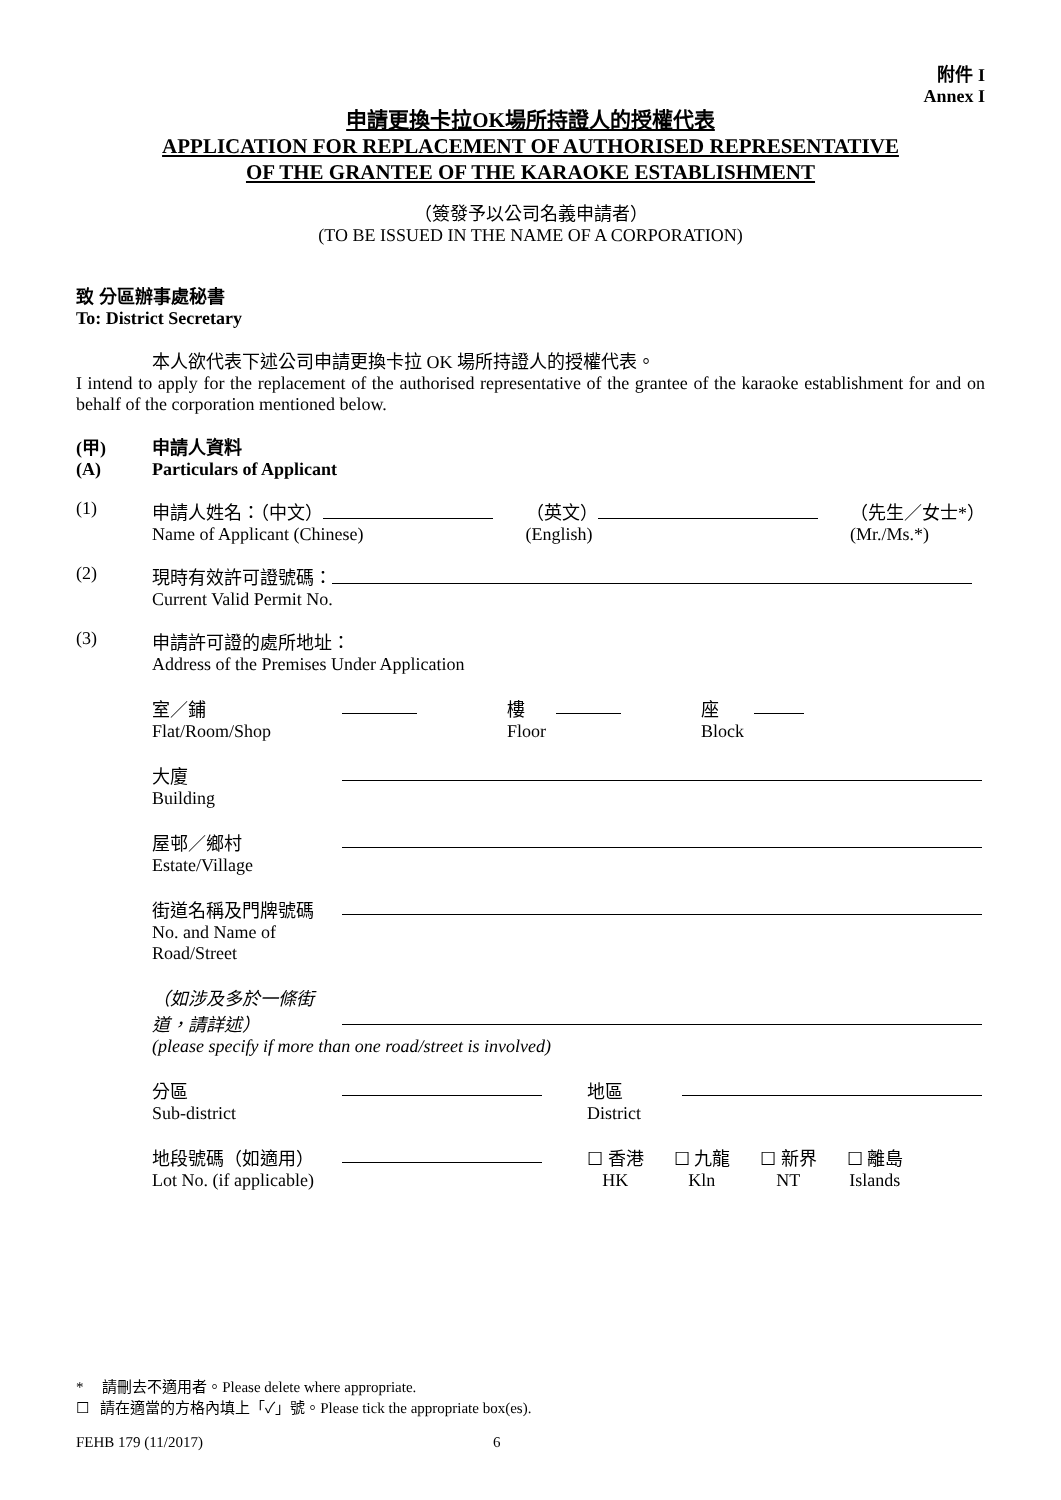附件 I
Annex I
申請更換卡拉OK場所持證人的授權代表
APPLICATION FOR REPLACEMENT OF AUTHORISED REPRESENTATIVE
OF THE GRANTEE OF THE KARAOKE ESTABLISHMENT
（簽發予以公司名義申請者）
(TO BE ISSUED IN THE NAME OF A CORPORATION)
致 分區辦事處秘書
To: District Secretary
本人欲代表下述公司申請更換卡拉 OK 場所持證人的授權代表。
I intend to apply for the replacement of the authorised representative of the grantee of the karaoke establishment for and on behalf of the corporation mentioned below.
(甲)
(A)
申請人資料
Particulars of Applicant
(1) 申請人姓名：（中文）
Name of Applicant (Chinese)
（英文）
(English)
（先生／女士*）
(Mr./Ms.*)
(2) 現時有效許可證號碼：
Current Valid Permit No.
(3) 申請許可證的處所地址：
Address of the Premises Under Application
室／鋪
Flat/Room/Shop
樓
Floor
座
Block
大廈
Building
屋邨／鄉村
Estate/Village
街道名稱及門牌號碼
No. and Name of Road/Street
（如涉及多於一條街道，請詳述）
(please specify if more than one road/street is involved)
分區
Sub-district
地區
District
地段號碼（如適用）
Lot No. (if applicable)
☐ 香港
HK
☐ 九龍
Kln
☐ 新界
NT
☐ 離島
Islands
* 請刪去不適用者。Please delete where appropriate.
☐ 請在適當的方格內填上「✓」號。Please tick the appropriate box(es).
FEHB 179 (11/2017) 6